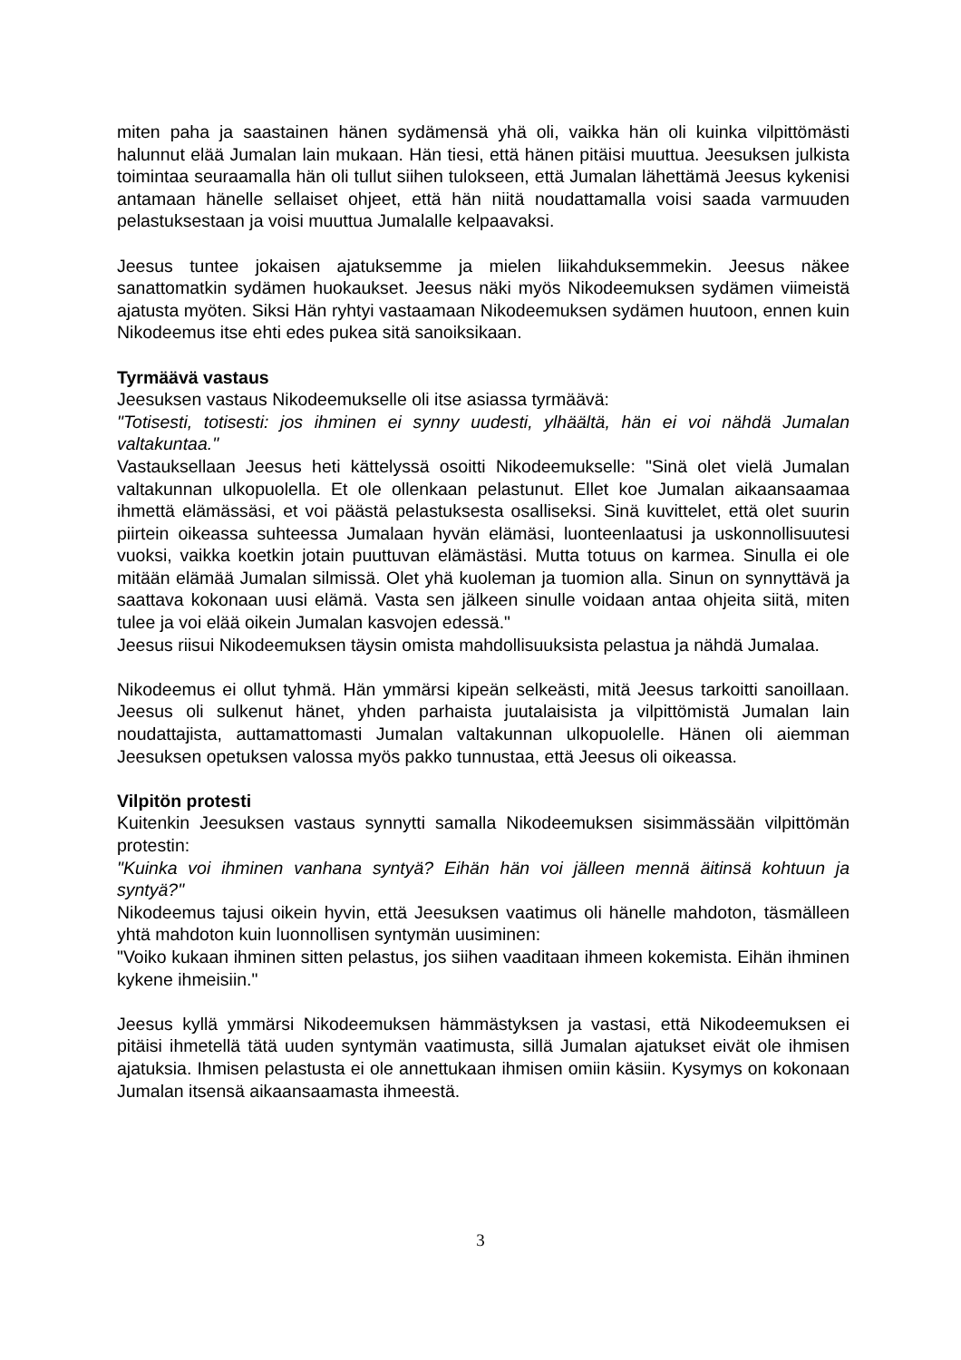miten paha ja saastainen hänen sydämensä yhä oli, vaikka hän oli kuinka vilpittömästi halunnut elää Jumalan lain mukaan. Hän tiesi, että hänen pitäisi muuttua. Jeesuksen julkista toimintaa seuraamalla hän oli tullut siihen tulokseen, että Jumalan lähettämä Jeesus kykenisi antamaan hänelle sellaiset ohjeet, että hän niitä noudattamalla voisi saada varmuuden pelastuksestaan ja voisi muuttua Jumalalle kelpaavaksi.
Jeesus tuntee jokaisen ajatuksemme ja mielen liikahduksemmekin. Jeesus näkee sanattomatkin sydämen huokaukset. Jeesus näki myös Nikodeemuksen sydämen viimeistä ajatusta myöten. Siksi Hän ryhtyi vastaamaan Nikodeemuksen sydämen huutoon, ennen kuin Nikodeemus itse ehti edes pukea sitä sanoiksikaan.
Tyrmäävä vastaus
Jeesuksen vastaus Nikodeemukselle oli itse asiassa tyrmäävä:
"Totisesti, totisesti: jos ihminen ei synny uudesti, ylhäältä, hän ei voi nähdä Jumalan valtakuntaa."
Vastauksellaan Jeesus heti kättelyssä osoitti Nikodeemukselle: "Sinä olet vielä Jumalan valtakunnan ulkopuolella. Et ole ollenkaan pelastunut. Ellet koe Jumalan aikaansaamaa ihmettä elämässäsi, et voi päästä pelastuksesta osalliseksi. Sinä kuvittelet, että olet suurin piirtein oikeassa suhteessa Jumalaan hyvän elämäsi, luonteenlaatusi ja uskonnollisuutesi vuoksi, vaikka koetkin jotain puuttuvan elämästäsi. Mutta totuus on karmea. Sinulla ei ole mitään elämää Jumalan silmissä. Olet yhä kuoleman ja tuomion alla. Sinun on synnyttävä ja saattava kokonaan uusi elämä. Vasta sen jälkeen sinulle voidaan antaa ohjeita siitä, miten tulee ja voi elää oikein Jumalan kasvojen edessä."
Jeesus riisui Nikodeemuksen täysin omista mahdollisuuksista pelastua ja nähdä Jumalaa.
Nikodeemus ei ollut tyhmä. Hän ymmärsi kipeän selkeästi, mitä Jeesus tarkoitti sanoillaan. Jeesus oli sulkenut hänet, yhden parhaista juutalaisista ja vilpittömistä Jumalan lain noudattajista, auttamattomasti Jumalan valtakunnan ulkopuolelle. Hänen oli aiemman Jeesuksen opetuksen valossa myös pakko tunnustaa, että Jeesus oli oikeassa.
Vilpitön protesti
Kuitenkin Jeesuksen vastaus synnytti samalla Nikodeemuksen sisimmässään vilpittömän protestin:
"Kuinka voi ihminen vanhana syntyä? Eihän hän voi jälleen mennä äitinsä kohtuun ja syntyä?"
Nikodeemus tajusi oikein hyvin, että Jeesuksen vaatimus oli hänelle mahdoton, täsmälleen yhtä mahdoton kuin luonnollisen syntymän uusiminen:
"Voiko kukaan ihminen sitten pelastus, jos siihen vaaditaan ihmeen kokemista. Eihän ihminen kykene ihmeisiin."
Jeesus kyllä ymmärsi Nikodeemuksen hämmästyksen ja vastasi, että Nikodeemuksen ei pitäisi ihmetellä tätä uuden syntymän vaatimusta, sillä Jumalan ajatukset eivät ole ihmisen ajatuksia. Ihmisen pelastusta ei ole annettukaan ihmisen omiin käsiin. Kysymys on kokonaan Jumalan itsensä aikaansaamasta ihmeestä.
3